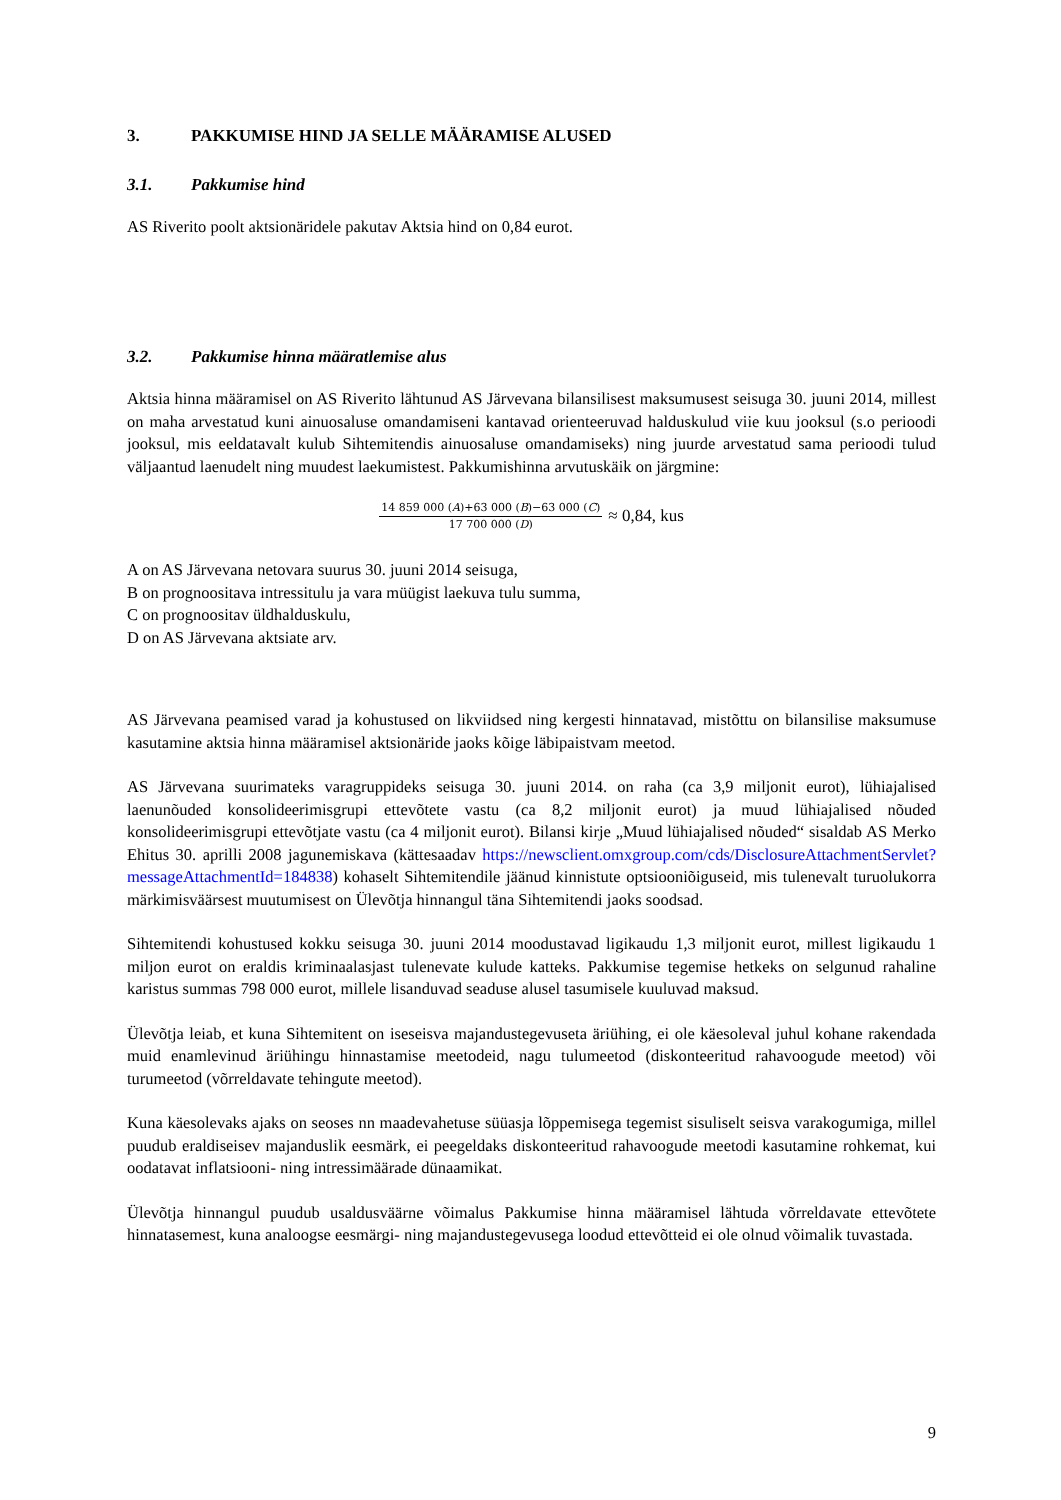3. PAKKUMISE HIND JA SELLE MÄÄRAMISE ALUSED
3.1. Pakkumise hind
AS Riverito poolt aktsionäridele pakutav Aktsia hind on 0,84 eurot.
3.2. Pakkumise hinna määratlemise alus
Aktsia hinna määramisel on AS Riverito lähtunud AS Järvevana bilansilisest maksumusest seisuga 30. juuni 2014, millest on maha arvestatud kuni ainuosaluse omandamiseni kantavad orienteeruvad halduskulud viie kuu jooksul (s.o perioodi jooksul, mis eeldatavalt kulub Sihtemitendis ainuosaluse omandamiseks) ning juurde arvestatud sama perioodi tulud väljaantud laenudelt ning muudest laekumistest. Pakkumishinna arvutuskäik on järgmine:
14 859 000 (A)+63 000 (B)−63 000 (C) 17 700 000 (D) ≈ 0,84, kus
A on AS Järvevana netovara suurus 30. juuni 2014 seisuga,
B on prognoositava intressitulu ja vara müügist laekuva tulu summa,
C on prognoositav üldhalduskulu,
D on AS Järvevana aktsiate arv.
AS Järvevana peamised varad ja kohustused on likviidsed ning kergesti hinnatavad, mistõttu on bilansilise maksumuse kasutamine aktsia hinna määramisel aktsionäride jaoks kõige läbipaistvam meetod.
AS Järvevana suurimateks varagruppideks seisuga 30. juuni 2014. on raha (ca 3,9 miljonit eurot), lühiajalised laenunõuded konsolideerimisgrupi ettevõtete vastu (ca 8,2 miljonit eurot) ja muud lühiajalised nõuded konsolideerimisgrupi ettevõtjate vastu (ca 4 miljonit eurot). Bilansi kirje „Muud lühiajalised nõuded“ sisaldab AS Merko Ehitus 30. aprilli 2008 jagunemiskava (kättesaadav https://newsclient.omxgroup.com/cds/DisclosureAttachmentServlet?messageAttachmentId=184838) kohaselt Sihtemitendile jäänud kinnistute optsiooniõiguseid, mis tulenevalt turuolukorra märkimisväärsest muutumisest on Ülevõtja hinnangul täna Sihtemitendi jaoks soodsad.
Sihtemitendi kohustused kokku seisuga 30. juuni 2014 moodustavad ligikaudu 1,3 miljonit eurot, millest ligikaudu 1 miljon eurot on eraldis kriminaalasjast tulenevate kulude katteks. Pakkumise tegemise hetkeks on selgunud rahaline karistus summas 798 000 eurot, millele lisanduvad seaduse alusel tasumisele kuuluvad maksud.
Ülevõtja leiab, et kuna Sihtemitent on iseseisva majandustegevuseta äriühing, ei ole käesoleval juhul kohane rakendada muid enamlevinud äriühingu hinnastamise meetodeid, nagu tulumeetod (diskonteeritud rahavoogude meetod) või turumeetod (võrreldavate tehingute meetod).
Kuna käesolevaks ajaks on seoses nn maadevahetuse süüasja lõppemisega tegemist sisuliselt seisva varakogumiga, millel puudub eraldiseisev majanduslik eesmärk, ei peegeldaks diskonteeritud rahavoogude meetodi kasutamine rohkemat, kui oodatavat inflatsiooni- ning intressimäärade dünaamikat.
Ülevõtja hinnangul puudub usaldusväärne võimalus Pakkumise hinna määramisel lähtuda võrreldavate ettevõtete hinnatasemest, kuna analoogse eesmärgi- ning majandustegevusega loodud ettevõtteid ei ole olnud võimalik tuvastada.
9